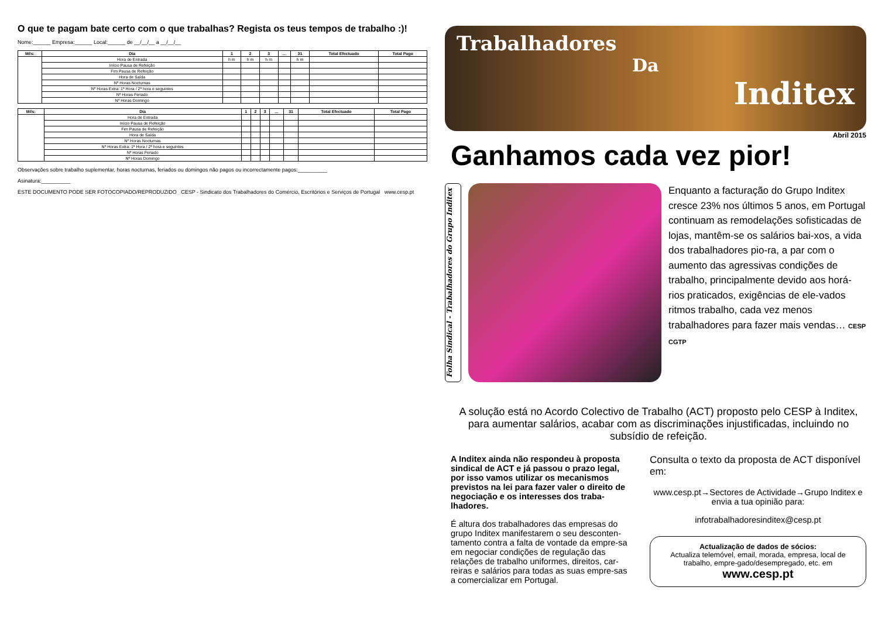O que te pagam bate certo com o que trabalhas? Regista os teus tempos de trabalho :)!
Nome:______ Empresa:______ Local:______ de __/__/__ a __/__/__
| Mês: | Dia | 1 | 2 | 3 | … | 31 | Total Efectuado | Total Pago |
| --- | --- | --- | --- | --- | --- | --- | --- | --- |
| | Hora de Entrada | h m | h m | h m | | h m | | |
| | Início Pausa de Refeição | | | | | | | |
| | Fim Pausa de Refeição | | | | | | | |
| | Hora de Saída | | | | | | | |
| | Nº Horas Nocturnas | | | | | | | |
| | Nº Horas Extra: 1ª Hora / 2ª hora e seguintes | | | | | | | |
| | Nº Horas Feriado | | | | | | | |
| | Nº Horas Domingo | | | | | | | |
| Mês: | Dia | 1 | 2 | 3 | … | 31 | Total Efectuado | Total Pago |
| --- | --- | --- | --- | --- | --- | --- | --- | --- |
| | Hora de Entrada | | | | | | | |
| | Início Pausa de Refeição | | | | | | | |
| | Fim Pausa de Refeição | | | | | | | |
| | Hora de Saída | | | | | | | |
| | Nº Horas Nocturnas | | | | | | | |
| | Nº Horas Extra: 1ª Hora / 2ª hora e seguintes | | | | | | | |
| | Nº Horas Feriado | | | | | | | |
| | Nº Horas Domingo | | | | | | | |
Observações sobre trabalho suplementar, horas nocturnas, feriados ou domingos não pagos ou incorrectamente pagos:__________
Asinatura:__________
ESTE DOCUMENTO PODE SER FOTOCOPIADO/REPRODUZIDO CESP - Sindicato dos Trabalhadores do Comércio, Escritórios e Serviços de Portugal www.cesp.pt
Trabalhadores
Da
Inditex
Abril 2015
Ganhamos cada vez pior!
Folha Sindical - Trabalhadores do Grupo Inditex
Enquanto a facturação do Grupo Inditex cresce 23% nos últimos 5 anos, em Portugal continuam as remodelações sofisticadas de lojas, mantêm-se os salários bai-xos, a vida dos trabalhadores pio-ra, a par com o aumento das agressivas condições de trabalho, principalmente devido aos horá-rios praticados, exigências de ele-vados ritmos trabalho, cada vez menos trabalhadores para fazer mais vendas… CESP CGTP
A solução está no Acordo Colectivo de Trabalho (ACT) proposto pelo CESP à Inditex, para aumentar salários, acabar com as discriminações injustificadas, incluindo no subsídio de refeição.
A Inditex ainda não respondeu à proposta sindical de ACT e já passou o prazo legal, por isso vamos utilizar os mecanismos previstos na lei para fazer valer o direito de negociação e os interesses dos traba-lhadores.
É altura dos trabalhadores das empresas do grupo Inditex manifestarem o seu desconten-tamento contra a falta de vontade da empre-sa em negociar condições de regulação das relações de trabalho uniformes, direitos, car-reiras e salários para todas as suas empre-sas a comercializar em Portugal.
Consulta o texto da proposta de ACT disponível em:
www.cesp.pt→Sectores de Actividade→Grupo Inditex e envia a tua opinião para:
infotrabalhadoresinditex@cesp.pt
Actualização de dados de sócios:
Actualiza telemóvel, email, morada, empresa, local de trabalho, empre-gado/desempregado, etc. em
www.cesp.pt